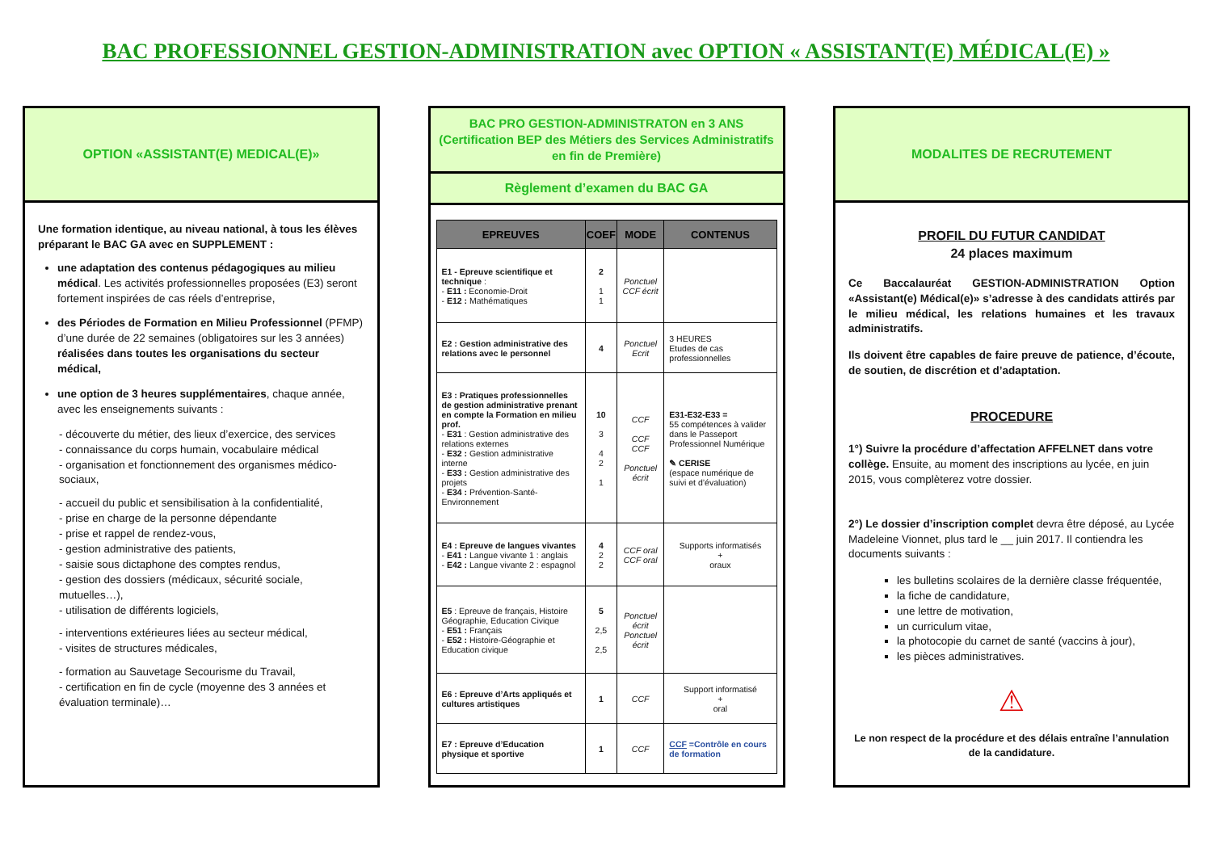BAC PROFESSIONNEL GESTION-ADMINISTRATION avec OPTION « ASSISTANT(E) MÉDICAL(E) »
OPTION «ASSISTANT(E) MEDICAL(E)»
Une formation identique, au niveau national, à tous les élèves préparant le BAC GA avec en SUPPLEMENT :
une adaptation des contenus pédagogiques au milieu médical. Les activités professionnelles proposées (E3) seront fortement inspirées de cas réels d’entreprise,
des Périodes de Formation en Milieu Professionnel (PFMP) d’une durée de 22 semaines (obligatoires sur les 3 années) réalisées dans toutes les organisations du secteur médical,
une option de 3 heures supplémentaires, chaque année, avec les enseignements suivants :
- découverte du métier, des lieux d’exercice, des services
- connaissance du corps humain, vocabulaire médical
- organisation et fonctionnement des organismes médico-sociaux,
- accueil du public et sensibilisation à la confidentialité,
- prise en charge de la personne dépendante
- prise et rappel de rendez-vous,
- gestion administrative des patients,
- saisie sous dictaphone des comptes rendus,
- gestion des dossiers (médicaux, sécurité sociale, mutuelles…),
- utilisation de différents logiciels,
- interventions extérieures liées au secteur médical,
- visites de structures médicales,
- formation au Sauvetage Secourisme du Travail,
- certification en fin de cycle (moyenne des 3 années et évaluation terminale)…
BAC PRO GESTION-ADMINISTRATON en 3 ANS
(Certification BEP des Métiers des Services Administratifs
en fin de Première)
Règlement d’examen du BAC GA
| EPREUVES | COEF | MODE | CONTENUS |
| --- | --- | --- | --- |
| E1 - Epreuve scientifique et technique : - E11 : Economie-Droit - E12 : Mathématiques | 2 1 1 | Ponctuel CCF écrit | |
| E2 : Gestion administrative des relations avec le personnel | 4 | Ponctuel Ecrit | 3 HEURES Etudes de cas professionnelles |
| E3 : Pratiques professionnelles de gestion administrative prenant en compte la Formation en milieu prof. - E31 : Gestion administrative des relations externes - E32 : Gestion administrative interne - E33 : Gestion administrative des projets - E34 : Prévention-Santé-Environnement | 10 3 4 2 1 | CCF CCF CCF Ponctuel écrit | E31-E32-E33 = 55 compétences à valider dans le Passeport Professionnel Numérique ✎ CERISE (espace numérique de suivi et d’évaluation) |
| E4 : Epreuve de langues vivantes - E41 : Langue vivante 1 : anglais - E42 : Langue vivante 2 : espagnol | 4 2 2 | CCF oral CCF oral | Supports informatisés + oraux |
| E5 : Epreuve de français, Histoire Géographie, Education Civique - E51 : Français - E52 : Histoire-Géographie et Education civique | 5 2,5 2,5 | Ponctuel écrit Ponctuel écrit | |
| E6 : Epreuve d’Arts appliqués et cultures artistiques | 1 | CCF | Support informatisé + oral |
| E7 : Epreuve d’Education physique et sportive | 1 | CCF | CCF =Contrôle en cours de formation |
MODALITES DE RECRUTEMENT
PROFIL DU FUTUR CANDIDAT
24 places maximum
Ce Baccalauréat GESTION-ADMINISTRATION Option «Assistant(e) Médical(e)» s’adresse à des candidats attirés par le milieu médical, les relations humaines et les travaux administratifs.
Ils doivent être capables de faire preuve de patience, d’écoute, de soutien, de discrétion et d’adaptation.
PROCEDURE
1°) Suivre la procédure d’affectation AFFELNET dans votre collège. Ensuite, au moment des inscriptions au lycée, en juin 2015, vous complèterez votre dossier.
2°) Le dossier d’inscription complet devra être déposé, au Lycée Madeleine Vionnet, plus tard le __ juin 2017. Il contiendra les documents suivants :
les bulletins scolaires de la dernière classe fréquentée,
la fiche de candidature,
une lettre de motivation,
un curriculum vitae,
la photocopie du carnet de santé (vaccins à jour),
les pièces administratives.
⚠
Le non respect de la procédure et des délais entraîne l’annulation de la candidature.